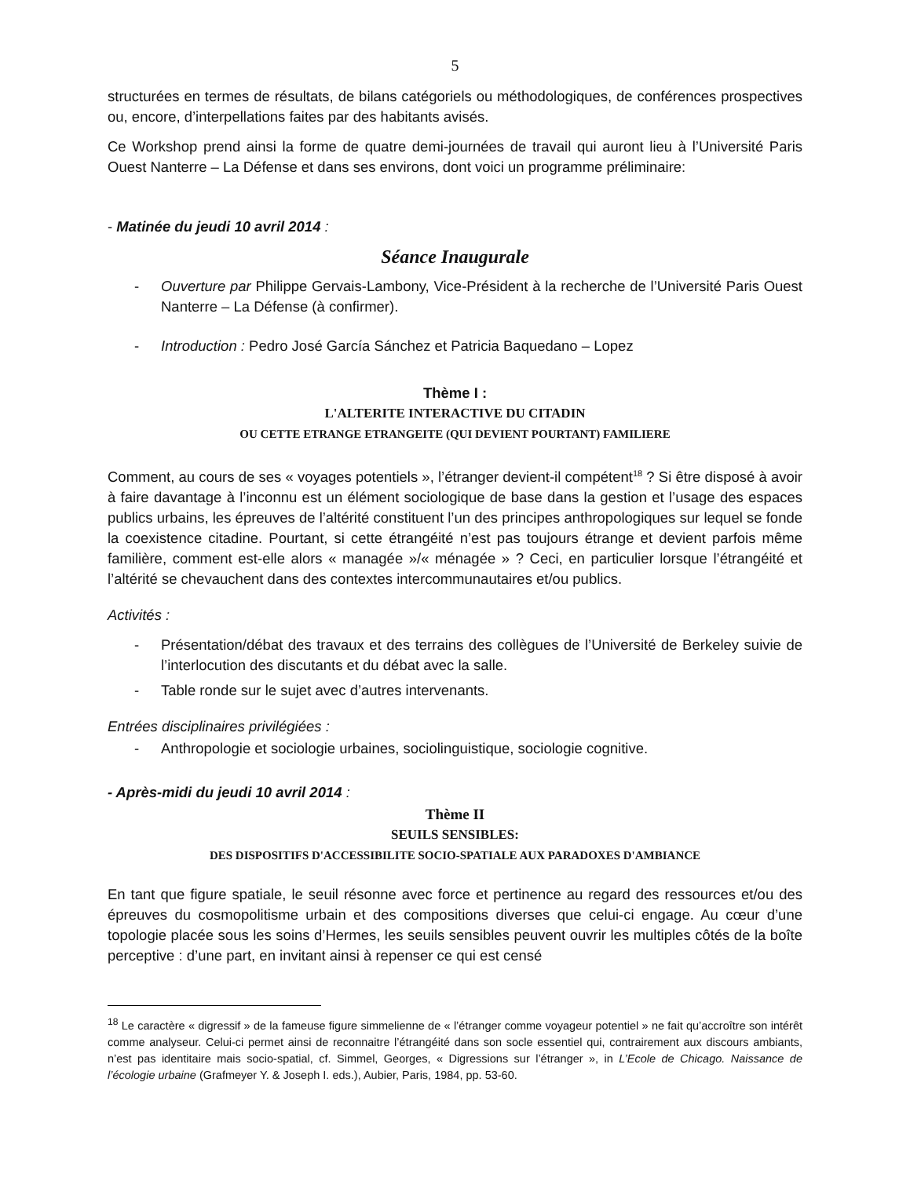5
structurées en termes de résultats, de bilans catégoriels ou méthodologiques, de conférences prospectives ou, encore, d’interpellations faites par des habitants avisés.
Ce Workshop prend ainsi la forme de quatre demi-journées de travail qui auront lieu à l’Université Paris Ouest Nanterre – La Défense et dans ses environs, dont voici un programme préliminaire:
- Matinée du jeudi 10 avril 2014 :
Séance Inaugurale
- Ouverture par Philippe Gervais-Lambony, Vice-Président à la recherche de l’Université Paris Ouest Nanterre – La Défense (à confirmer).
- Introduction : Pedro José García Sánchez et Patricia Baquedano – Lopez
Thème I :
L'ALTERITE INTERACTIVE DU CITADIN
OU CETTE ETRANGE ETRANGEITE (QUI DEVIENT POURTANT) FAMILIERE
Comment, au cours de ses « voyages potentiels », l’étranger devient-il compétent<sup>18</sup> ? Si être disposé à avoir à faire davantage à l’inconnu est un élément sociologique de base dans la gestion et l’usage des espaces publics urbains, les épreuves de l’altérité constituent l’un des principes anthropologiques sur lequel se fonde la coexistence citadine. Pourtant, si cette étrangéité n’est pas toujours étrange et devient parfois même familière, comment est-elle alors « managée »/« ménagée » ? Ceci, en particulier lorsque l’étrangéité et l’altérité se chevauchent dans des contextes intercommunautaires et/ou publics.
Activités :
- Présentation/débat des travaux et des terrains des collègues de l’Université de Berkeley suivie de l’interlocution des discutants et du débat avec la salle.
- Table ronde sur le sujet avec d’autres intervenants.
Entrées disciplinaires privilégiées :
- Anthropologie et sociologie urbaines, sociolinguistique, sociologie cognitive.
- Après-midi du jeudi 10 avril 2014 :
Thème II
SEUILS SENSIBLES:
DES DISPOSITIFS D'ACCESSIBILITE SOCIO-SPATIALE AUX PARADOXES D'AMBIANCE
En tant que figure spatiale, le seuil résonne avec force et pertinence au regard des ressources et/ou des épreuves du cosmopolitisme urbain et des compositions diverses que celui-ci engage. Au cœur d’une topologie placée sous les soins d’Hermes, les seuils sensibles peuvent ouvrir les multiples côtés de la boîte perceptive : d’une part, en invitant ainsi à repenser ce qui est censé
<sup>18</sup> Le caractère « digressif » de la fameuse figure simmelienne de « l’étranger comme voyageur potentiel » ne fait qu’accroître son intérêt comme analyseur. Celui-ci permet ainsi de reconnaitre l’étrangéité dans son socle essentiel qui, contrairement aux discours ambiants, n’est pas identitaire mais socio-spatial, cf. Simmel, Georges, « Digressions sur l’étranger », in L’Ecole de Chicago. Naissance de l’écologie urbaine (Grafmeyer Y. & Joseph I. eds.), Aubier, Paris, 1984, pp. 53-60.